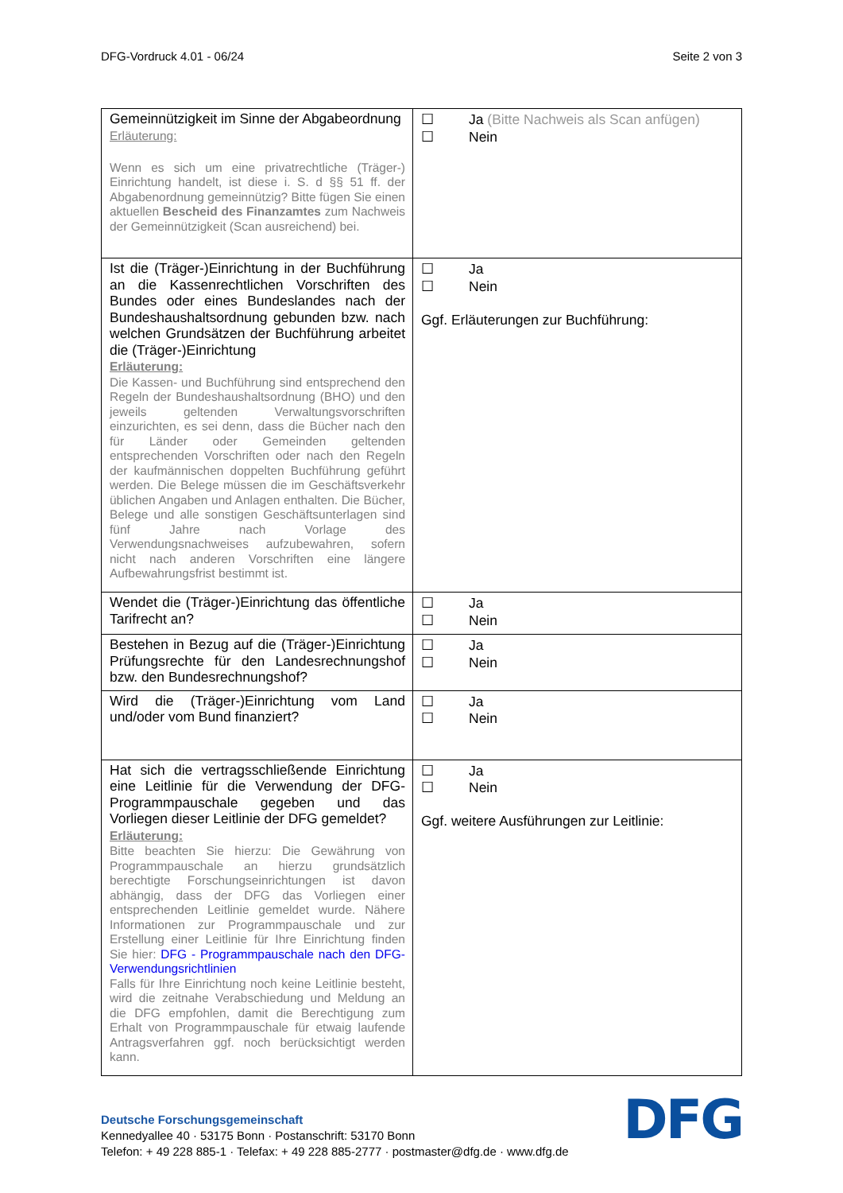DFG-Vordruck 4.01 - 06/24 Seite 2 von 3
| Gemeinnützigkeit im Sinne der Abgabeordnung Erläuterung: Wenn es sich um eine privatrechtliche (Träger-) Einrichtung handelt, ist diese i. S. d §§ 51 ff. der Abgabenordnung gemeinnützig? Bitte fügen Sie einen aktuellen Bescheid des Finanzamtes zum Nachweis der Gemeinnützigkeit (Scan ausreichend) bei. | ☐ Ja (Bitte Nachweis als Scan anfügen) ☐ Nein |
| Ist die (Träger-)Einrichtung in der Buchführung an die Kassenrechtlichen Vorschriften des Bundes oder eines Bundeslandes nach der Bundeshaushaltsordnung gebunden bzw. nach welchen Grundsätzen der Buchführung arbeitet die (Träger-)Einrichtung Erläuterung: Die Kassen- und Buchführung sind entsprechend den Regeln der Bundeshaushaltsordnung (BHO) und den jeweils geltenden Verwaltungsvorschriften einzurichten, es sei denn, dass die Bücher nach den für Länder oder Gemeinden geltenden entsprechenden Vorschriften oder nach den Regeln der kaufmännischen doppelten Buchführung geführt werden. Die Belege müssen die im Geschäftsverkehr üblichen Angaben und Anlagen enthalten. Die Bücher, Belege und alle sonstigen Geschäftsunterlagen sind fünf Jahre nach Vorlage des Verwendungsnachweises aufzubewahren, sofern nicht nach anderen Vorschriften eine längere Aufbewahrungsfrist bestimmt ist. | ☐ Ja ☐ Nein Ggf. Erläuterungen zur Buchführung: |
| Wendet die (Träger-)Einrichtung das öffentliche Tarifrecht an? | ☐ Ja ☐ Nein |
| Bestehen in Bezug auf die (Träger-)Einrichtung Prüfungsrechte für den Landesrechnungshof bzw. den Bundesrechnungshof? | ☐ Ja ☐ Nein |
| Wird die (Träger-)Einrichtung vom Land und/oder vom Bund finanziert? | ☐ Ja ☐ Nein |
| Hat sich die vertragsschließende Einrichtung eine Leitlinie für die Verwendung der DFG-Programmpauschale gegeben und das Vorliegen dieser Leitlinie der DFG gemeldet? Erläuterung: Bitte beachten Sie hierzu: Die Gewährung von Programmpauschale an hierzu grundsätzlich berechtigte Forschungseinrichtungen ist davon abhängig, dass der DFG das Vorliegen einer entsprechenden Leitlinie gemeldet wurde. Nähere Informationen zur Programmpauschale und zur Erstellung einer Leitlinie für Ihre Einrichtung finden Sie hier: DFG - Programmpauschale nach den DFG-Verwendungsrichtlinien Falls für Ihre Einrichtung noch keine Leitlinie besteht, wird die zeitnahe Verabschiedung und Meldung an die DFG empfohlen, damit die Berechtigung zum Erhalt von Programmpauschale für etwaig laufende Antragsverfahren ggf. noch berücksichtigt werden kann. | ☐ Ja ☐ Nein Ggf. weitere Ausführungen zur Leitlinie: |
Deutsche Forschungsgemeinschaft
Kennedyallee 40 · 53175 Bonn · Postanschrift: 53170 Bonn
Telefon: + 49 228 885-1 · Telefax: + 49 228 885-2777 · postmaster@dfg.de · www.dfg.de
DFG